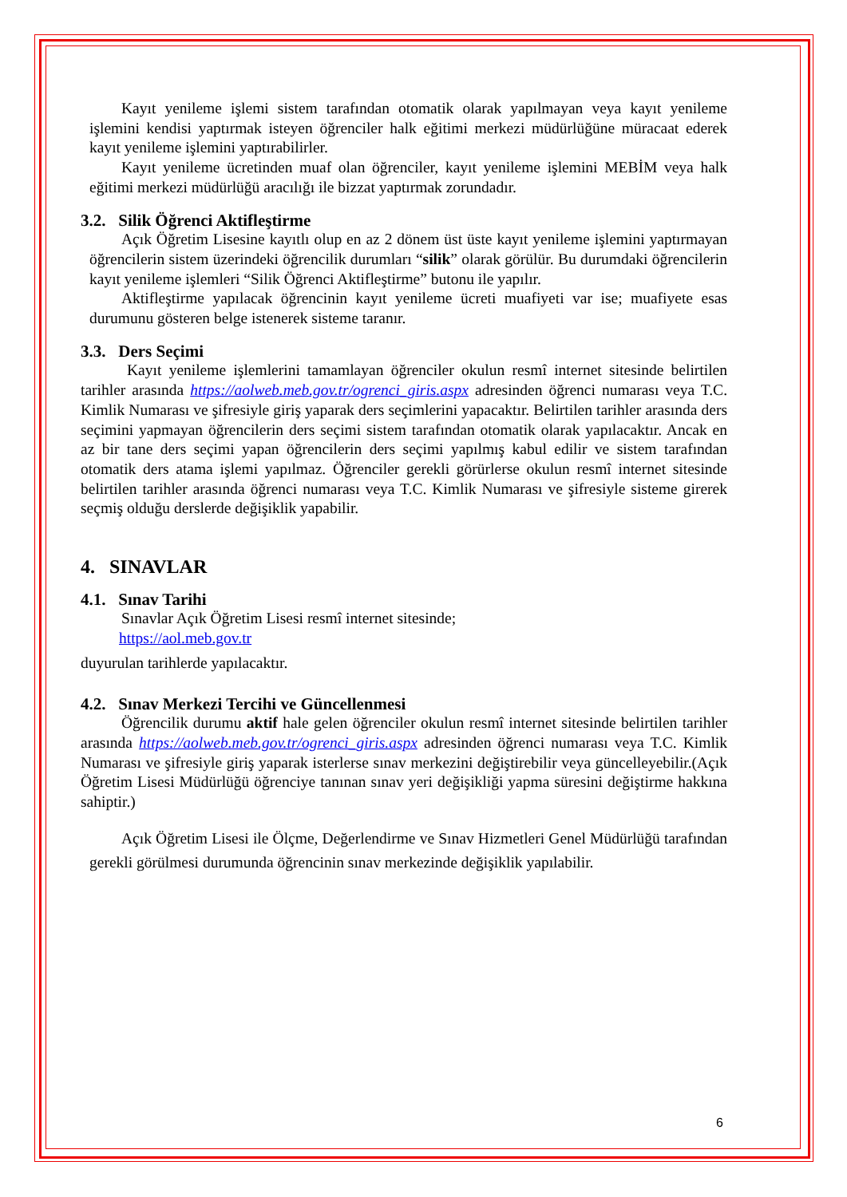Kayıt yenileme işlemi sistem tarafından otomatik olarak yapılmayan veya kayıt yenileme işlemini kendisi yaptırmak isteyen öğrenciler halk eğitimi merkezi müdürlüğüne müracaat ederek kayıt yenileme işlemini yaptırabilirler.
Kayıt yenileme ücretinden muaf olan öğrenciler, kayıt yenileme işlemini MEBİM veya halk eğitimi merkezi müdürlüğü aracılığı ile bizzat yaptırmak zorundadır.
3.2. Silik Öğrenci Aktifleştirme
Açık Öğretim Lisesine kayıtlı olup en az 2 dönem üst üste kayıt yenileme işlemini yaptırmayan öğrencilerin sistem üzerindeki öğrencilik durumları “silik” olarak görülür. Bu durumdaki öğrencilerin kayıt yenileme işlemleri “Silik Öğrenci Aktifleştirme” butonu ile yapılır.
Aktifleştirme yapılacak öğrencinin kayıt yenileme ücreti muafiyeti var ise; muafiyete esas durumunu gösteren belge istenerek sisteme taranır.
3.3. Ders Seçimi
Kayıt yenileme işlemlerini tamamlayan öğrenciler okulun resmî internet sitesinde belirtilen tarihler arasında https://aolweb.meb.gov.tr/ogrenci_giris.aspx adresinden öğrenci numarası veya T.C. Kimlik Numarası ve şifresiyle giriş yaparak ders seçimlerini yapacaktır. Belirtilen tarihler arasında ders seçimini yapmayan öğrencilerin ders seçimi sistem tarafından otomatik olarak yapılacaktır. Ancak en az bir tane ders seçimi yapan öğrencilerin ders seçimi yapılmış kabul edilir ve sistem tarafından otomatik ders atama işlemi yapılmaz. Öğrenciler gerekli görürlerse okulun resmî internet sitesinde belirtilen tarihler arasında öğrenci numarası veya T.C. Kimlik Numarası ve şifresiyle sisteme girerek seçmiş olduğu derslerde değişiklik yapabilir.
4. SINAVLAR
4.1. Sınav Tarihi
Sınavlar Açık Öğretim Lisesi resmî internet sitesinde;
https://aol.meb.gov.tr
duyurulan tarihlerde yapılacaktır.
4.2. Sınav Merkezi Tercihi ve Güncellenmesi
Öğrencilik durumu aktif hale gelen öğrenciler okulun resmî internet sitesinde belirtilen tarihler arasında https://aolweb.meb.gov.tr/ogrenci_giris.aspx adresinden öğrenci numarası veya T.C. Kimlik Numarası ve şifresiyle giriş yaparak isterlerse sınav merkezini değiştirebilir veya güncelleyebilir.(Açık Öğretim Lisesi Müdürlüğü öğrenciye tanınan sınav yeri değişikliği yapma süresini değiştirme hakkına sahiptir.)
Açık Öğretim Lisesi ile Ölçme, Değerlendirme ve Sınav Hizmetleri Genel Müdürlüğü tarafından gerekli görülmesi durumunda öğrencinin sınav merkezinde değişiklik yapılabilir.
6